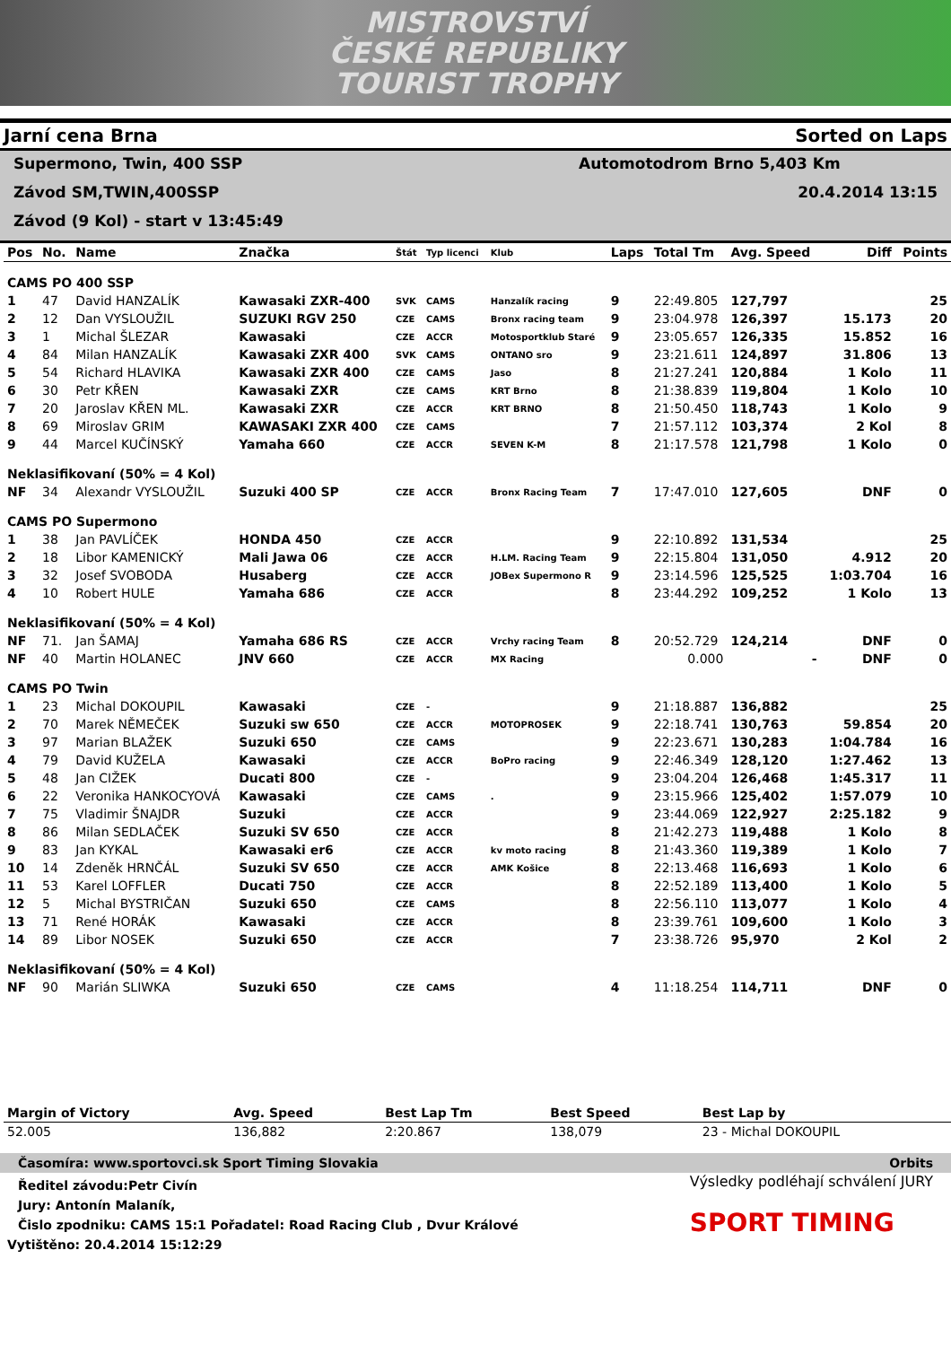MISTROVSTVÍ
ČESKÉ REPUBLIKY
TOURIST TROPHY
Jarní cena Brna Sorted on Laps
Supermono, Twin, 400 SSP
Závod SM,TWIN,400SSP
Závod (9 Kol) - start v 13:45:49
Automotodrom Brno 5,403 Km
20.4.2014 13:15
| Pos | No. | Name | Značka | Štát | Typ licenci | Klub | Laps | Total Tm | Avg. Speed | Diff | Points |
| --- | --- | --- | --- | --- | --- | --- | --- | --- | --- | --- | --- |
| CAMS PO 400 SSP | | | | | | | | | | | |
| 1 | 47 | David HANZALÍK | Kawasaki ZXR-400 | SVK | CAMS | Hanzalík racing | 9 | 22:49.805 | 127,797 | | 25 |
| 2 | 12 | Dan VYSLOUŽIL | SUZUKI RGV 250 | CZE | CAMS | Bronx racing team | 9 | 23:04.978 | 126,397 | 15.173 | 20 |
| 3 | 1 | Michal ŠLEZAR | Kawasaki | CZE | ACCR | Motosportklub Staré | 9 | 23:05.657 | 126,335 | 15.852 | 16 |
| 4 | 84 | Milan HANZALÍK | Kawasaki ZXR 400 | SVK | CAMS | ONTANO sro | 9 | 23:21.611 | 124,897 | 31.806 | 13 |
| 5 | 54 | Richard HLAVIKA | Kawasaki ZXR 400 | CZE | CAMS | Jaso | 8 | 21:27.241 | 120,884 | 1 Kolo | 11 |
| 6 | 30 | Petr KŘEN | Kawasaki ZXR | CZE | CAMS | KRT Brno | 8 | 21:38.839 | 119,804 | 1 Kolo | 10 |
| 7 | 20 | Jaroslav KŘEN ML. | Kawasaki ZXR | CZE | ACCR | KRT BRNO | 8 | 21:50.450 | 118,743 | 1 Kolo | 9 |
| 8 | 69 | Miroslav GRIM | KAWASAKI ZXR 400 | CZE | CAMS | | 7 | 21:57.112 | 103,374 | 2 Kol | 8 |
| 9 | 44 | Marcel KUČÍNSKÝ | Yamaha 660 | CZE | ACCR | SEVEN K-M | 8 | 21:17.578 | 121,798 | 1 Kolo | 0 |
| Neklasifikovaní (50% = 4 Kol) | | | | | | | | | | | |
| NF | 34 | Alexandr VYSLOUŽIL | Suzuki 400 SP | CZE | ACCR | Bronx Racing Team | 7 | 17:47.010 | 127,605 | DNF | 0 |
| CAMS PO Supermono | | | | | | | | | | | |
| 1 | 38 | Jan PAVLÍČEK | HONDA 450 | CZE | ACCR | | 9 | 22:10.892 | 131,534 | | 25 |
| 2 | 18 | Libor KAMENICKÝ | Mali Jawa 06 | CZE | ACCR | H.LM. Racing Team | 9 | 22:15.804 | 131,050 | 4.912 | 20 |
| 3 | 32 | Josef SVOBODA | Husaberg | CZE | ACCR | JOBex Supermono R | 9 | 23:14.596 | 125,525 | 1:03.704 | 16 |
| 4 | 10 | Robert HULE | Yamaha 686 | CZE | ACCR | | 8 | 23:44.292 | 109,252 | 1 Kolo | 13 |
| Neklasifikovaní (50% = 4 Kol) | | | | | | | | | | | |
| NF | 71. | Jan ŠAMAJ | Yamaha 686 RS | CZE | ACCR | Vrchy racing Team | 8 | 20:52.729 | 124,214 | DNF | 0 |
| NF | 40 | Martin HOLANEC | JNV 660 | CZE | ACCR | MX Racing | | 0.000 | - | DNF | 0 |
| CAMS PO Twin | | | | | | | | | | | |
| 1 | 23 | Michal DOKOUPIL | Kawasaki | CZE | - | | 9 | 21:18.887 | 136,882 | | 25 |
| 2 | 70 | Marek NĚMEČEK | Suzuki sw 650 | CZE | ACCR | MOTOPROSEK | 9 | 22:18.741 | 130,763 | 59.854 | 20 |
| 3 | 97 | Marian BLAŽEK | Suzuki 650 | CZE | CAMS | | 9 | 22:23.671 | 130,283 | 1:04.784 | 16 |
| 4 | 79 | David KUŽELA | Kawasaki | CZE | ACCR | BoPro racing | 9 | 22:46.349 | 128,120 | 1:27.462 | 13 |
| 5 | 48 | Jan CIŽEK | Ducati 800 | CZE | - | | 9 | 23:04.204 | 126,468 | 1:45.317 | 11 |
| 6 | 22 | Veronika HANKOCYOVÁ | Kawasaki | CZE | CAMS | . | 9 | 23:15.966 | 125,402 | 1:57.079 | 10 |
| 7 | 75 | Vladimir ŠNAJDR | Suzuki | CZE | ACCR | | 9 | 23:44.069 | 122,927 | 2:25.182 | 9 |
| 8 | 86 | Milan SEDLAČEK | Suzuki SV 650 | CZE | ACCR | | 8 | 21:42.273 | 119,488 | 1 Kolo | 8 |
| 9 | 83 | Jan KYKAL | Kawasaki er6 | CZE | ACCR | kv moto racing | 8 | 21:43.360 | 119,389 | 1 Kolo | 7 |
| 10 | 14 | Zdeněk HRNČÁL | Suzuki SV 650 | CZE | ACCR | AMK Košice | 8 | 22:13.468 | 116,693 | 1 Kolo | 6 |
| 11 | 53 | Karel LOFFLER | Ducati 750 | CZE | ACCR | | 8 | 22:52.189 | 113,400 | 1 Kolo | 5 |
| 12 | 5 | Michal BYSTRIČAN | Suzuki 650 | CZE | CAMS | | 8 | 22:56.110 | 113,077 | 1 Kolo | 4 |
| 13 | 71 | René HORÁK | Kawasaki | CZE | ACCR | | 8 | 23:39.761 | 109,600 | 1 Kolo | 3 |
| 14 | 89 | Libor NOSEK | Suzuki 650 | CZE | ACCR | | 7 | 23:38.726 | 95,970 | 2 Kol | 2 |
| Neklasifikovaní (50% = 4 Kol) | | | | | | | | | | | |
| NF | 90 | Marián SLIWKA | Suzuki 650 | CZE | CAMS | | 4 | 11:18.254 | 114,711 | DNF | 0 |
| Margin of Victory | Avg. Speed | Best Lap Tm | Best Speed | Best Lap by |
| --- | --- | --- | --- | --- |
| 52.005 | 136,882 | 2:20.867 | 138,079 | 23 - Michal DOKOUPIL |
Časomíra: www.sportovci.sk Sport Timing Slovakia Orbits
Ředitel závodu:Petr Civín
Jury: Antonín Malaník,
Čislo zpodniku: CAMS 15:1 Pořadatel: Road Racing Club , Dvur Králové
Výsledky podléhají schválení JURY
SPORT TIMING
Vytištěno: 20.4.2014 15:12:29